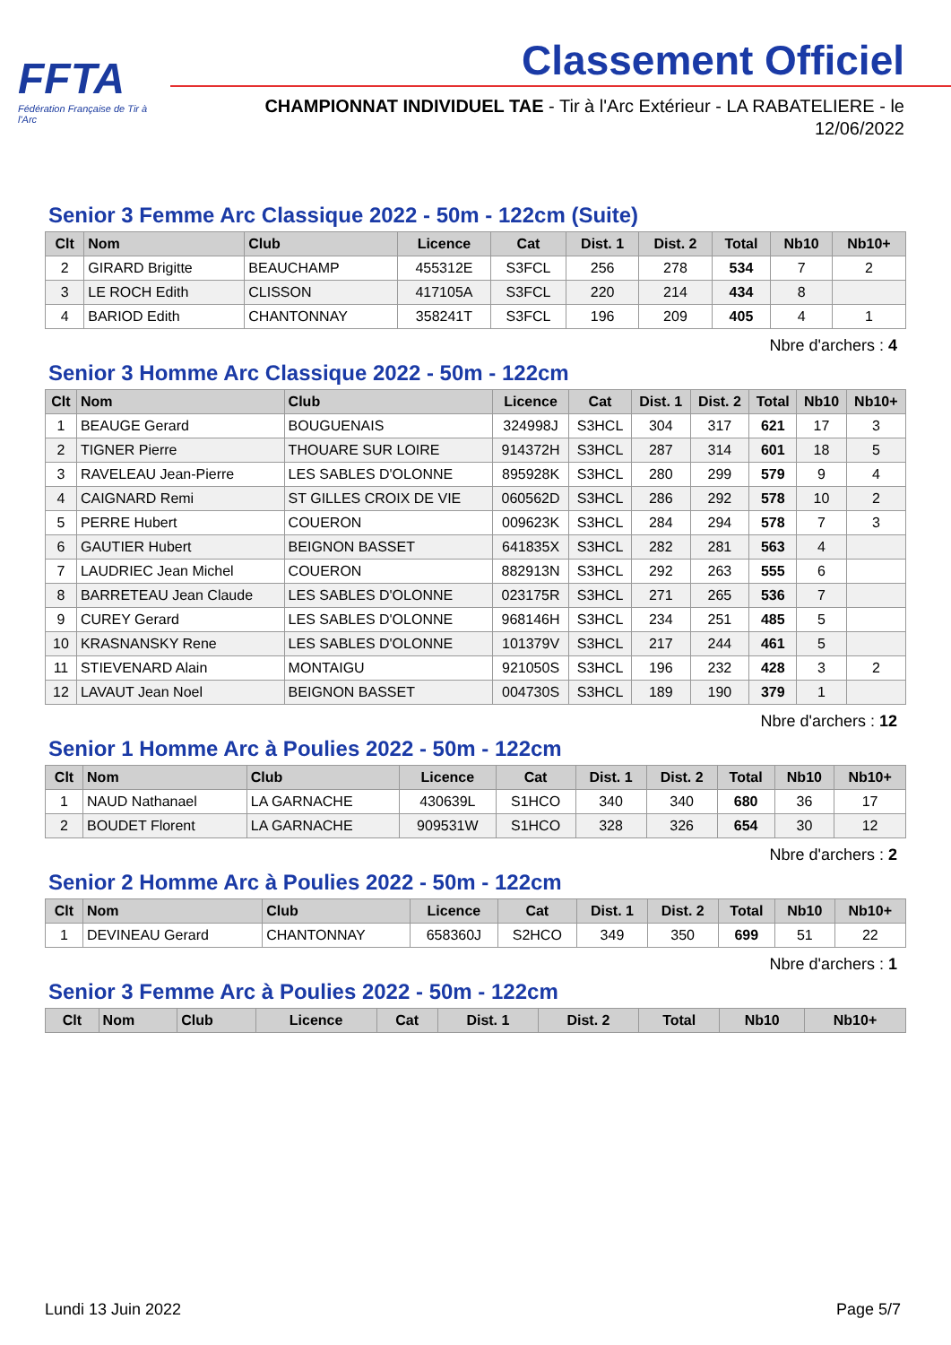FFTA
Fédération Française de Tir à l'Arc
Classement Officiel
CHAMPIONNAT INDIVIDUEL TAE - Tir à l'Arc Extérieur - LA RABATELIERE - le 12/06/2022
Senior 3 Femme Arc Classique 2022 - 50m - 122cm (Suite)
| Clt | Nom | Club | Licence | Cat | Dist. 1 | Dist. 2 | Total | Nb10 | Nb10+ |
| --- | --- | --- | --- | --- | --- | --- | --- | --- | --- |
| 2 | GIRARD Brigitte | BEAUCHAMP | 455312E | S3FCL | 256 | 278 | 534 | 7 | 2 |
| 3 | LE ROCH Edith | CLISSON | 417105A | S3FCL | 220 | 214 | 434 | 8 | |
| 4 | BARIOD Edith | CHANTONNAY | 358241T | S3FCL | 196 | 209 | 405 | 4 | 1 |
Nbre d'archers : 4
Senior 3 Homme Arc Classique 2022 - 50m - 122cm
| Clt | Nom | Club | Licence | Cat | Dist. 1 | Dist. 2 | Total | Nb10 | Nb10+ |
| --- | --- | --- | --- | --- | --- | --- | --- | --- | --- |
| 1 | BEAUGE Gerard | BOUGUENAIS | 324998J | S3HCL | 304 | 317 | 621 | 17 | 3 |
| 2 | TIGNER Pierre | THOUARE SUR LOIRE | 914372H | S3HCL | 287 | 314 | 601 | 18 | 5 |
| 3 | RAVELEAU Jean-Pierre | LES SABLES D'OLONNE | 895928K | S3HCL | 280 | 299 | 579 | 9 | 4 |
| 4 | CAIGNARD Remi | ST GILLES CROIX DE VIE | 060562D | S3HCL | 286 | 292 | 578 | 10 | 2 |
| 5 | PERRE Hubert | COUERON | 009623K | S3HCL | 284 | 294 | 578 | 7 | 3 |
| 6 | GAUTIER Hubert | BEIGNON BASSET | 641835X | S3HCL | 282 | 281 | 563 | 4 | |
| 7 | LAUDRIEC Jean Michel | COUERON | 882913N | S3HCL | 292 | 263 | 555 | 6 | |
| 8 | BARRETEAU Jean Claude | LES SABLES D'OLONNE | 023175R | S3HCL | 271 | 265 | 536 | 7 | |
| 9 | CUREY Gerard | LES SABLES D'OLONNE | 968146H | S3HCL | 234 | 251 | 485 | 5 | |
| 10 | KRASNANSKY Rene | LES SABLES D'OLONNE | 101379V | S3HCL | 217 | 244 | 461 | 5 | |
| 11 | STIEVENARD Alain | MONTAIGU | 921050S | S3HCL | 196 | 232 | 428 | 3 | 2 |
| 12 | LAVAUT Jean Noel | BEIGNON BASSET | 004730S | S3HCL | 189 | 190 | 379 | 1 | |
Nbre d'archers : 12
Senior 1 Homme Arc à Poulies 2022 - 50m - 122cm
| Clt | Nom | Club | Licence | Cat | Dist. 1 | Dist. 2 | Total | Nb10 | Nb10+ |
| --- | --- | --- | --- | --- | --- | --- | --- | --- | --- |
| 1 | NAUD Nathanael | LA GARNACHE | 430639L | S1HCO | 340 | 340 | 680 | 36 | 17 |
| 2 | BOUDET Florent | LA GARNACHE | 909531W | S1HCO | 328 | 326 | 654 | 30 | 12 |
Nbre d'archers : 2
Senior 2 Homme Arc à Poulies 2022 - 50m - 122cm
| Clt | Nom | Club | Licence | Cat | Dist. 1 | Dist. 2 | Total | Nb10 | Nb10+ |
| --- | --- | --- | --- | --- | --- | --- | --- | --- | --- |
| 1 | DEVINEAU Gerard | CHANTONNAY | 658360J | S2HCO | 349 | 350 | 699 | 51 | 22 |
Nbre d'archers : 1
Senior 3 Femme Arc à Poulies 2022 - 50m - 122cm
| Clt | Nom | Club | Licence | Cat | Dist. 1 | Dist. 2 | Total | Nb10 | Nb10+ |
| --- | --- | --- | --- | --- | --- | --- | --- | --- | --- |
Lundi 13 Juin 2022 Page 5/7